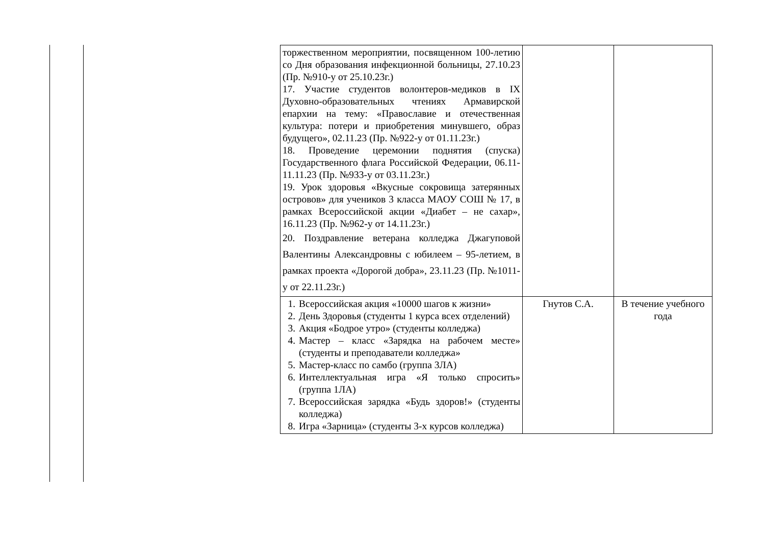| торжественном мероприятии, посвященном 100-летию со Дня образования инфекционной больницы, 27.10.23 (Пр. №910-у от 25.10.23г.) 17. Участие студентов волонтеров-медиков в IX Духовно-образовательных чтениях Армавирской епархии на тему: «Православие и отечественная культура: потери и приобретения минувшего, образ будущего», 02.11.23 (Пр. №922-у от 01.11.23г.) 18. Проведение церемонии поднятия (спуска) Государственного флага Российской Федерации, 06.11-11.11.23 (Пр. №933-у от 03.11.23г.) 19. Урок здоровья «Вкусные сокровища затерянных островов» для учеников 3 класса МАОУ СОШ № 17, в рамках Всероссийской акции «Диабет – не сахар», 16.11.23 (Пр. №962-у от 14.11.23г.) 20. Поздравление ветерана колледжа Джагуповой Валентины Александровны с юбилеем – 95-летием, в рамках проекта «Дорогой добра», 23.11.23 (Пр. №1011-у от 22.11.23г.) | | |
| 1. Всероссийская акция «10000 шагов к жизни» 2. День Здоровья (студенты 1 курса всех отделений) 3. Акция «Бодрое утро» (студенты колледжа) 4. Мастер – класс «Зарядка на рабочем месте» (студенты и преподаватели колледжа» 5. Мастер-класс по самбо (группа 3ЛА) 6. Интеллектуальная игра «Я только спросить» (группа 1ЛА) 7. Всероссийская зарядка «Будь здоров!» (студенты колледжа) 8. Игра «Зарница» (студенты 3-х курсов колледжа) | Гнутов С.А. | В течение учебного года |